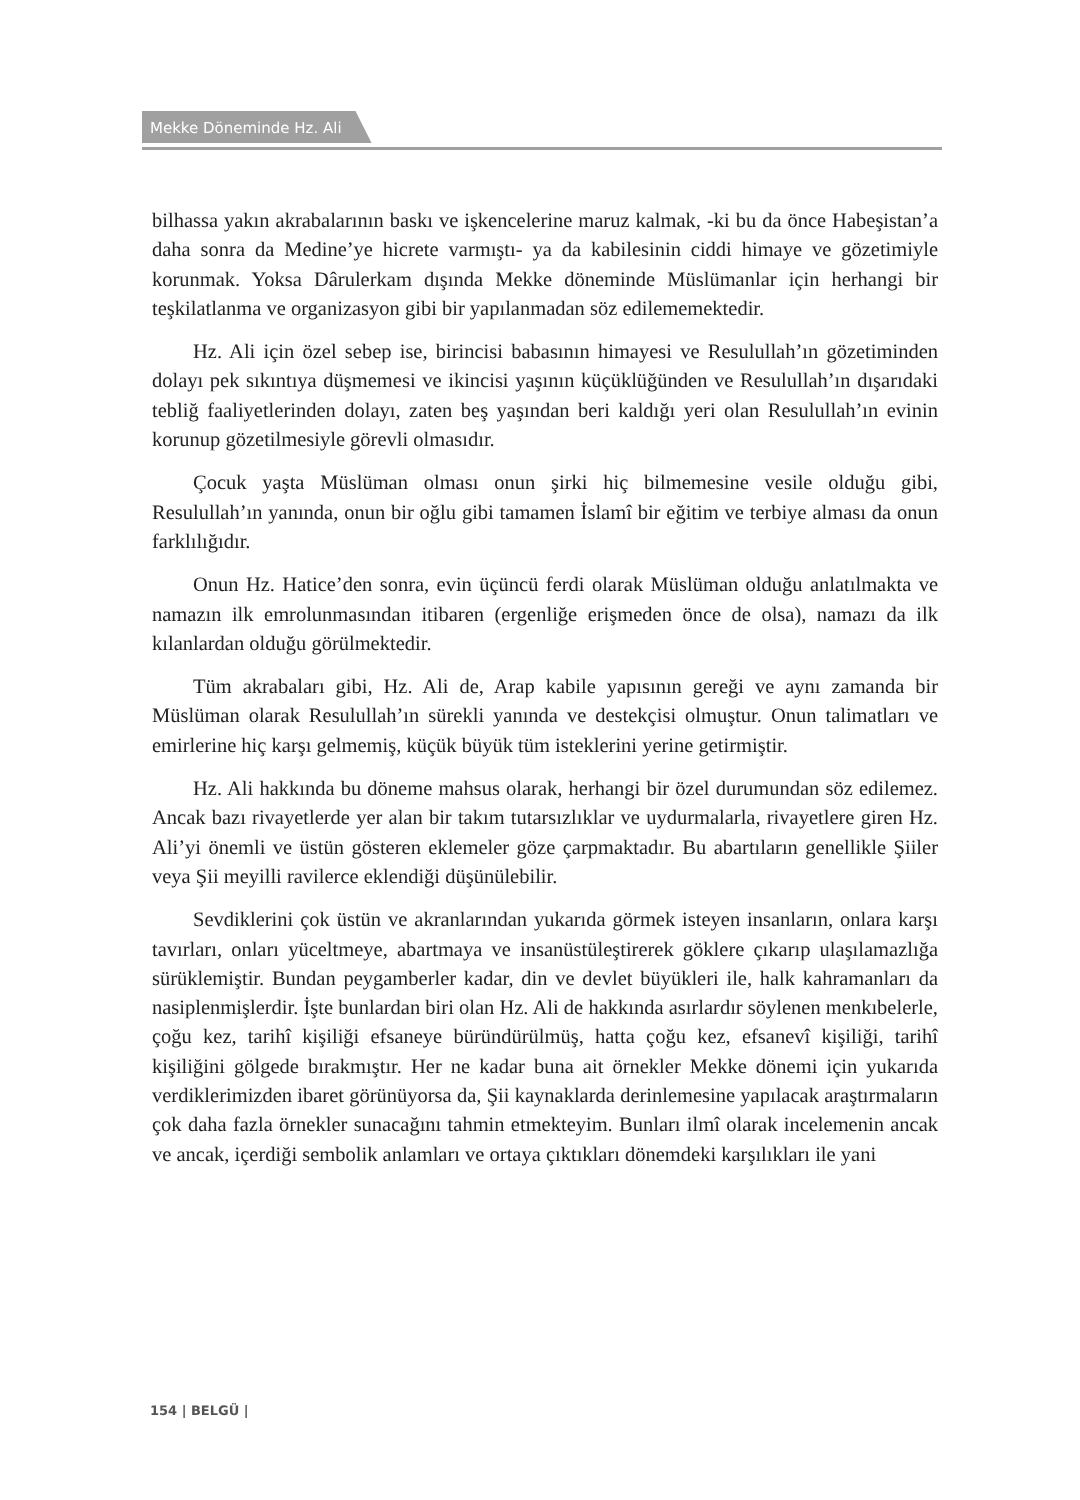Mekke Döneminde Hz. Ali
bilhassa yakın akrabalarının baskı ve işkencelerine maruz kalmak, -ki bu da önce Habeşistan’a daha sonra da Medine’ye hicrete varmıştı- ya da kabilesinin ciddi himaye ve gözetimiyle korunmak. Yoksa Dârulerkam dışında Mekke döneminde Müslümanlar için herhangi bir teşkilatlanma ve organizasyon gibi bir yapılanmadan söz edilememektedir.
Hz. Ali için özel sebep ise, birincisi babasının himayesi ve Resulullah’ın gözetiminden dolayı pek sıkıntıya düşmemesi ve ikincisi yaşının küçüklüğünden ve Resulullah’ın dışarıdaki tebliğ faaliyetlerinden dolayı, zaten beş yaşından beri kaldığı yeri olan Resulullah’ın evinin korunup gözetilmesiyle görevli olmasıdır.
Çocuk yaşta Müslüman olması onun şirki hiç bilmemesine vesile olduğu gibi, Resulullah’ın yanında, onun bir oğlu gibi tamamen İslamî bir eğitim ve terbiye alması da onun farklılığıdır.
Onun Hz. Hatice’den sonra, evin üçüncü ferdi olarak Müslüman olduğu anlatılmakta ve namazın ilk emrolunmasından itibaren (ergenliğe erişmeden önce de olsa), namazı da ilk kılanlardan olduğu görülmektedir.
Tüm akrabaları gibi, Hz. Ali de, Arap kabile yapısının gereği ve aynı zamanda bir Müslüman olarak Resulullah’ın sürekli yanında ve destekçisi olmuştur. Onun talimatları ve emirlerine hiç karşı gelmemiş, küçük büyük tüm isteklerini yerine getirmiştir.
Hz. Ali hakkında bu döneme mahsus olarak, herhangi bir özel durumundan söz edilemez. Ancak bazı rivayetlerde yer alan bir takım tutarsızlıklar ve uydurmalarla, rivayetlere giren Hz. Ali’yi önemli ve üstün gösteren eklemeler göze çarpmaktadır. Bu abartıların genellikle Şiiler veya Şii meyilli ravilerce eklendiği düşünülebilir.
Sevdiklerini çok üstün ve akranlarından yukarıda görmek isteyen insanların, onlara karşı tavırları, onları yüceltmeye, abartmaya ve insanüstüleştirerek göklere çıkarıp ulaşılamazlığa sürüklemiştir. Bundan peygamberler kadar, din ve devlet büyükleri ile, halk kahramanları da nasiplenmişlerdir. İşte bunlardan biri olan Hz. Ali de hakkında asırlardır söylenen menkıbelerle, çoğu kez, tarihî kişiliği efsaneye büründürülmüş, hatta çoğu kez, efsanevî kişiliği, tarihî kişiliğini gölgede bırakmıştır. Her ne kadar buna ait örnekler Mekke dönemi için yukarıda verdiklerimizden ibaret görünüyorsa da, Şii kaynaklarda derinlemesine yapılacak araştırmaların çok daha fazla örnekler sunacağını tahmin etmekteyim. Bunları ilmî olarak incelemenin ancak ve ancak, içerdiği sembolik anlamları ve ortaya çıktıkları dönemdeki karşılıkları ile yani
154 | BELGÜ |